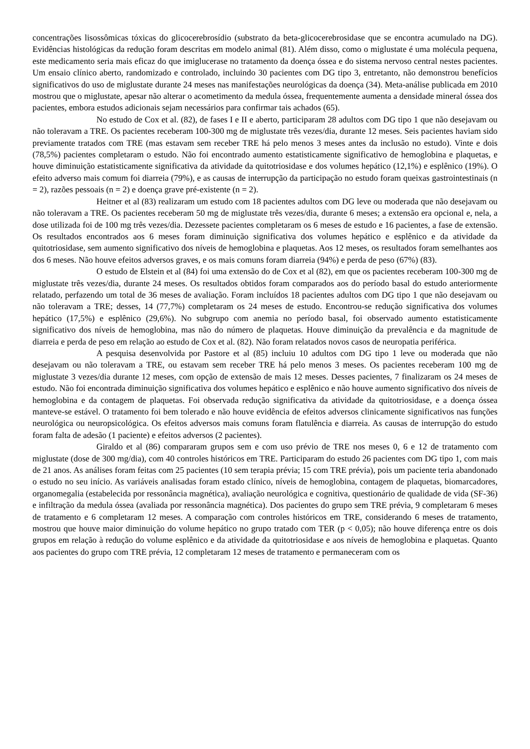concentrações lisossômicas tóxicas do glicocerebrosídio (substrato da beta-glicocerebrosidase que se encontra acumulado na DG). Evidências histológicas da redução foram descritas em modelo animal (81). Além disso, como o miglustate é uma molécula pequena, este medicamento seria mais eficaz do que imiglucerase no tratamento da doença óssea e do sistema nervoso central nestes pacientes. Um ensaio clínico aberto, randomizado e controlado, incluindo 30 pacientes com DG tipo 3, entretanto, não demonstrou benefícios significativos do uso de miglustate durante 24 meses nas manifestações neurológicas da doença (34). Meta-análise publicada em 2010 mostrou que o miglustate, apesar não alterar o acometimento da medula óssea, frequentemente aumenta a densidade mineral óssea dos pacientes, embora estudos adicionais sejam necessários para confirmar tais achados (65).
No estudo de Cox et al. (82), de fases I e II e aberto, participaram 28 adultos com DG tipo 1 que não desejavam ou não toleravam a TRE. Os pacientes receberam 100-300 mg de miglustate três vezes/dia, durante 12 meses. Seis pacientes haviam sido previamente tratados com TRE (mas estavam sem receber TRE há pelo menos 3 meses antes da inclusão no estudo). Vinte e dois (78,5%) pacientes completaram o estudo. Não foi encontrado aumento estatisticamente significativo de hemoglobina e plaquetas, e houve diminuição estatisticamente significativa da atividade da quitotriosidase e dos volumes hepático (12,1%) e esplênico (19%). O efeito adverso mais comum foi diarreia (79%), e as causas de interrupção da participação no estudo foram queixas gastrointestinais (n = 2), razões pessoais (n = 2) e doença grave pré-existente (n = 2).
Heitner et al (83) realizaram um estudo com 18 pacientes adultos com DG leve ou moderada que não desejavam ou não toleravam a TRE. Os pacientes receberam 50 mg de miglustate três vezes/dia, durante 6 meses; a extensão era opcional e, nela, a dose utilizada foi de 100 mg três vezes/dia. Dezessete pacientes completaram os 6 meses de estudo e 16 pacientes, a fase de extensão. Os resultados encontrados aos 6 meses foram diminuição significativa dos volumes hepático e esplênico e da atividade da quitotriosidase, sem aumento significativo dos níveis de hemoglobina e plaquetas. Aos 12 meses, os resultados foram semelhantes aos dos 6 meses. Não houve efeitos adversos graves, e os mais comuns foram diarreia (94%) e perda de peso (67%) (83).
O estudo de Elstein et al (84) foi uma extensão do de Cox et al (82), em que os pacientes receberam 100-300 mg de miglustate três vezes/dia, durante 24 meses. Os resultados obtidos foram comparados aos do período basal do estudo anteriormente relatado, perfazendo um total de 36 meses de avaliação. Foram incluídos 18 pacientes adultos com DG tipo 1 que não desejavam ou não toleravam a TRE; desses, 14 (77,7%) completaram os 24 meses de estudo. Encontrou-se redução significativa dos volumes hepático (17,5%) e esplênico (29,6%). No subgrupo com anemia no período basal, foi observado aumento estatisticamente significativo dos níveis de hemoglobina, mas não do número de plaquetas. Houve diminuição da prevalência e da magnitude de diarreia e perda de peso em relação ao estudo de Cox et al. (82). Não foram relatados novos casos de neuropatia periférica.
A pesquisa desenvolvida por Pastore et al (85) incluiu 10 adultos com DG tipo 1 leve ou moderada que não desejavam ou não toleravam a TRE, ou estavam sem receber TRE há pelo menos 3 meses. Os pacientes receberam 100 mg de miglustate 3 vezes/dia durante 12 meses, com opção de extensão de mais 12 meses. Desses pacientes, 7 finalizaram os 24 meses de estudo. Não foi encontrada diminuição significativa dos volumes hepático e esplênico e não houve aumento significativo dos níveis de hemoglobina e da contagem de plaquetas. Foi observada redução significativa da atividade da quitotriosidase, e a doença óssea manteve-se estável. O tratamento foi bem tolerado e não houve evidência de efeitos adversos clinicamente significativos nas funções neurológica ou neuropsicológica. Os efeitos adversos mais comuns foram flatulência e diarreia. As causas de interrupção do estudo foram falta de adesão (1 paciente) e efeitos adversos (2 pacientes).
Giraldo et al (86) compararam grupos sem e com uso prévio de TRE nos meses 0, 6 e 12 de tratamento com miglustate (dose de 300 mg/dia), com 40 controles históricos em TRE. Participaram do estudo 26 pacientes com DG tipo 1, com mais de 21 anos. As análises foram feitas com 25 pacientes (10 sem terapia prévia; 15 com TRE prévia), pois um paciente teria abandonado o estudo no seu início. As variáveis analisadas foram estado clínico, níveis de hemoglobina, contagem de plaquetas, biomarcadores, organomegalia (estabelecida por ressonância magnética), avaliação neurológica e cognitiva, questionário de qualidade de vida (SF-36) e infiltração da medula óssea (avaliada por ressonância magnética). Dos pacientes do grupo sem TRE prévia, 9 completaram 6 meses de tratamento e 6 completaram 12 meses. A comparação com controles históricos em TRE, considerando 6 meses de tratamento, mostrou que houve maior diminuição do volume hepático no grupo tratado com TER (p < 0,05); não houve diferença entre os dois grupos em relação à redução do volume esplênico e da atividade da quitotriosidase e aos níveis de hemoglobina e plaquetas. Quanto aos pacientes do grupo com TRE prévia, 12 completaram 12 meses de tratamento e permaneceram com os